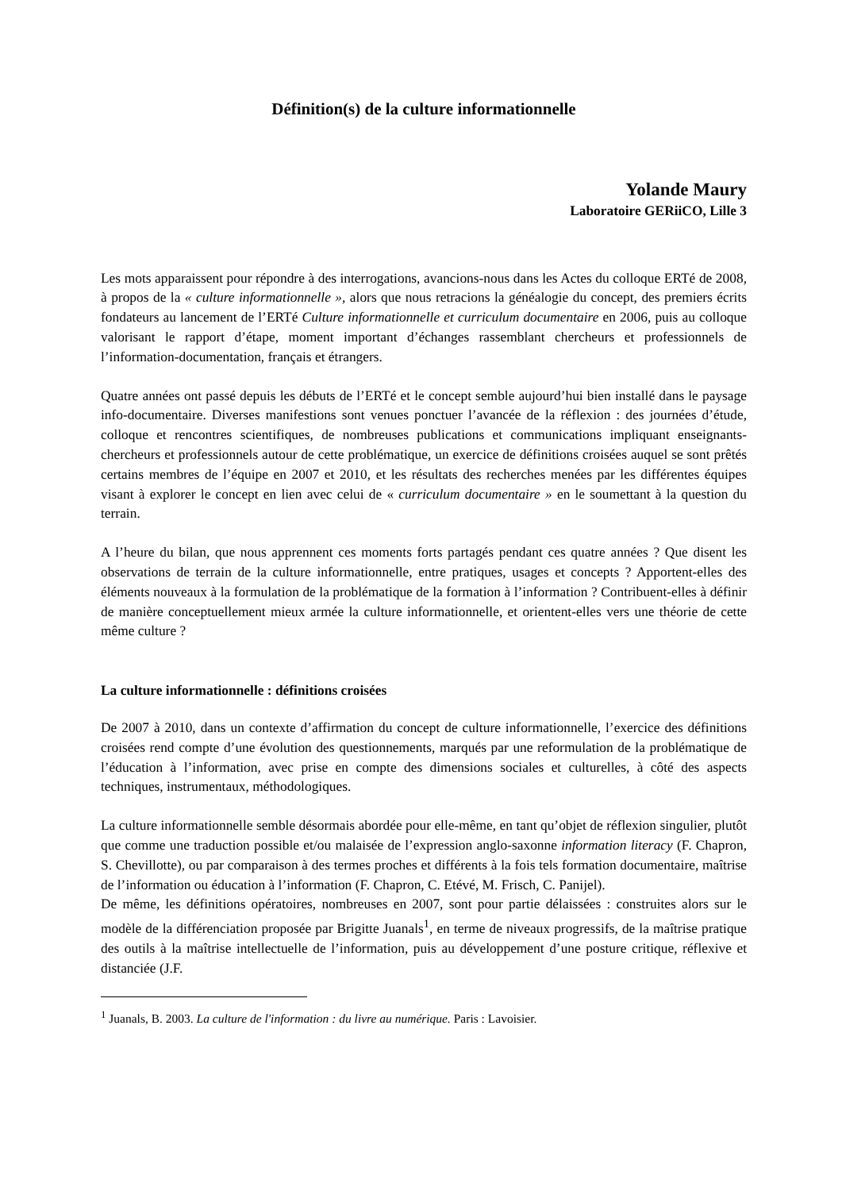Définition(s) de la culture informationnelle
Yolande Maury
Laboratoire GERiiCO, Lille 3
Les mots apparaissent pour répondre à des interrogations, avancions-nous dans les Actes du colloque ERTé de 2008, à propos de la « culture informationnelle », alors que nous retracions la généalogie du concept, des premiers écrits fondateurs au lancement de l’ERTé Culture informationnelle et curriculum documentaire en 2006, puis au colloque valorisant le rapport d’étape, moment important d’échanges rassemblant chercheurs et professionnels de l’information-documentation, français et étrangers.
Quatre années ont passé depuis les débuts de l’ERTé et le concept semble aujourd’hui bien installé dans le paysage info-documentaire. Diverses manifestions sont venues ponctuer l’avancée de la réflexion : des journées d’étude, colloque et rencontres scientifiques, de nombreuses publications et communications impliquant enseignants-chercheurs et professionnels autour de cette problématique, un exercice de définitions croisées auquel se sont prêtés certains membres de l’équipe en 2007 et 2010, et les résultats des recherches menées par les différentes équipes visant à explorer le concept en lien avec celui de « curriculum documentaire » en le soumettant à la question du terrain.
A l’heure du bilan, que nous apprennent ces moments forts partagés pendant ces quatre années ? Que disent les observations de terrain de la culture informationnelle, entre pratiques, usages et concepts ? Apportent-elles des éléments nouveaux à la formulation de la problématique de la formation à l’information ? Contribuent-elles à définir de manière conceptuellement mieux armée la culture informationnelle, et orientent-elles vers une théorie de cette même culture ?
La culture informationnelle : définitions croisées
De 2007 à 2010, dans un contexte d’affirmation du concept de culture informationnelle, l’exercice des définitions croisées rend compte d’une évolution des questionnements, marqués par une reformulation de la problématique de l’éducation à l’information, avec prise en compte des dimensions sociales et culturelles, à côté des aspects techniques, instrumentaux, méthodologiques.
La culture informationnelle semble désormais abordée pour elle-même, en tant qu’objet de réflexion singulier, plutôt que comme une traduction possible et/ou malaisée de l’expression anglo-saxonne information literacy (F. Chapron, S. Chevillotte), ou par comparaison à des termes proches et différents à la fois tels formation documentaire, maîtrise de l’information ou éducation à l’information (F. Chapron, C. Etévé, M. Frisch, C. Panijel).
De même, les définitions opératoires, nombreuses en 2007, sont pour partie délaissées : construites alors sur le modèle de la différenciation proposée par Brigitte Juanals<sup>1</sup>, en terme de niveaux progressifs, de la maîtrise pratique des outils à la maîtrise intellectuelle de l’information, puis au développement d’une posture critique, réflexive et distanciée (J.F.
<sup>1</sup> Juanals, B. 2003. La culture de l'information : du livre au numérique. Paris : Lavoisier.